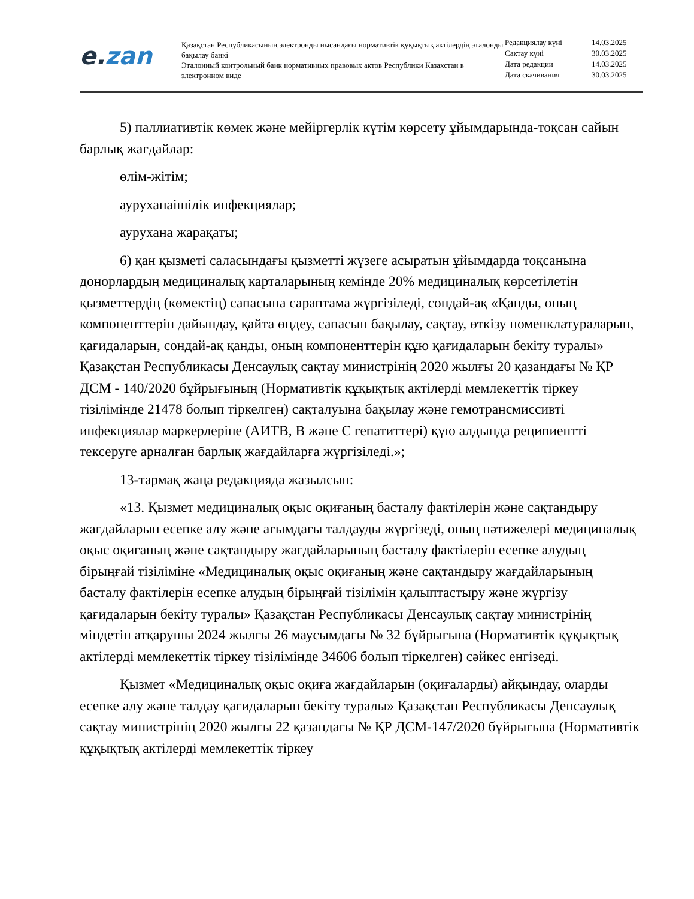e. zan
Қазақстан Республикасының электронды нысандағы нормативтік құқықтық актілердің эталонды бақылау банкі
Эталонный контрольный банк нормативных правовых актов Республики Казахстан в электронном виде
| Редакциялау күні | 14.03.2025 |
| Сақтау күні | 30.03.2025 |
| Дата редакции | 14.03.2025 |
| Дата скачивания | 30.03.2025 |
5) паллиативтік көмек және мейіргерлік күтім көрсету ұйымдарында-тоқсан сайын барлық жағдайлар:
өлім-жітім;
ауруханаішілік инфекциялар;
аурухана жарақаты;
6) қан қызметі саласындағы қызметті жүзеге асыратын ұйымдарда тоқсанына донорлардың медициналық карталарының кемінде 20% медициналық көрсетілетін қызметтердің (көмектің) сапасына сараптама жүргізіледі, сондай-ақ «Қанды, оның компоненттерін дайындау, қайта өңдеу, сапасын бақылау, сақтау, өткізу номенклатураларын, қағидаларын, сондай-ақ қанды, оның компоненттерін құю қағидаларын бекіту туралы» Қазақстан Республикасы Денсаулық сақтау министрінің 2020 жылғы 20 қазандағы № ҚР ДСМ - 140/2020 бұйрығының (Нормативтік құқықтық актілерді мемлекеттік тіркеу тізілімінде 21478 болып тіркелген) сақталуына бақылау және гемотрансмиссивті инфекциялар маркерлеріне (АИТВ, В және С гепатиттері) құю алдында реципиентті тексеруге арналған барлық жағдайларға жүргізіледі.»;
13-тармақ жаңа редакцияда жазылсын:
«13. Қызмет медициналық оқыс оқиғаның басталу фактілерін және сақтандыру жағдайларын есепке алу және ағымдағы талдауды жүргізеді, оның нәтижелері медициналық оқыс оқиғаның және сақтандыру жағдайларының басталу фактілерін есепке алудың бірыңғай тізіліміне «Медициналық оқыс оқиғаның және сақтандыру жағдайларының басталу фактілерін есепке алудың бірыңғай тізілімін қалыптастыру және жүргізу қағидаларын бекіту туралы» Қазақстан Республикасы Денсаулық сақтау министрінің міндетін атқарушы 2024 жылғы 26 маусымдағы № 32 бұйрығына (Нормативтік құқықтық актілерді мемлекеттік тіркеу тізілімінде 34606 болып тіркелген) сәйкес енгізеді.
Қызмет «Медициналық оқыс оқиға жағдайларын (оқиғаларды) айқындау, оларды есепке алу және талдау қағидаларын бекіту туралы» Қазақстан Республикасы Денсаулық сақтау министрінің 2020 жылғы 22 қазандағы № ҚР ДСМ-147/2020 бұйрығына (Нормативтік құқықтық актілерді мемлекеттік тіркеу